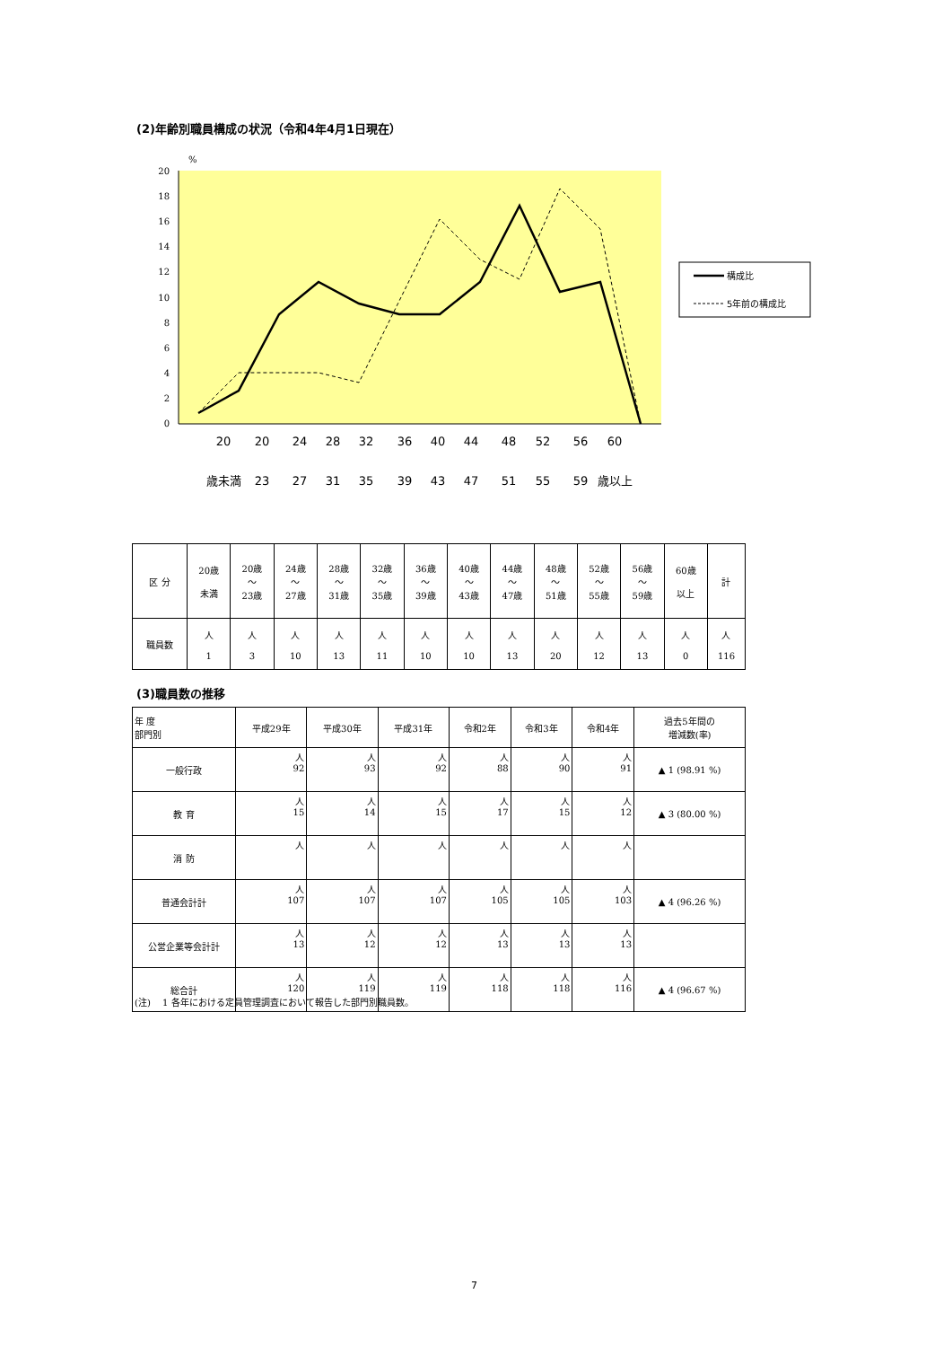(2)年齢別職員構成の状況（令和4年4月1日現在）
%
20
18
16
14
12
10
8
6
4
2
0
20
20
24
28
32
36
40
44
48
52
56
60
歳未満
23
27
31
35
39
43
47
51
55
59
歳以上
構成比
5年前の構成比
| 区 分 | 20歳 未満 | 20歳 ～ 23歳 | 24歳 ～ 27歳 | 28歳 ～ 31歳 | 32歳 ～ 35歳 | 36歳 ～ 39歳 | 40歳 ～ 43歳 | 44歳 ～ 47歳 | 48歳 ～ 51歳 | 52歳 ～ 55歳 | 56歳 ～ 59歳 | 60歳 以上 | 計 |
| --- | --- | --- | --- | --- | --- | --- | --- | --- | --- | --- | --- | --- | --- |
| 職員数 | 人 1 | 人 3 | 人 10 | 人 13 | 人 11 | 人 10 | 人 10 | 人 13 | 人 20 | 人 12 | 人 13 | 人 0 | 人 116 |
(3)職員数の推移
| 年 度 部門別 | 平成29年 | 平成30年 | 平成31年 | 令和2年 | 令和3年 | 令和4年 | 過去5年間の 増減数(率) |
| --- | --- | --- | --- | --- | --- | --- | --- |
| 一般行政 | 人 92 | 人 93 | 人 92 | 人 88 | 人 90 | 人 91 | ▲ 1 (98.91 %) |
| 教 育 | 人 15 | 人 14 | 人 15 | 人 17 | 人 15 | 人 12 | ▲ 3 (80.00 %) |
| 消 防 | 人 | 人 | 人 | 人 | 人 | 人 | |
| 普通会計計 | 人 107 | 人 107 | 人 107 | 人 105 | 人 105 | 人 103 | ▲ 4 (96.26 %) |
| 公営企業等会計計 | 人 13 | 人 12 | 人 12 | 人 13 | 人 13 | 人 13 | |
| 総合計 | 人 120 | 人 119 | 人 119 | 人 118 | 人 118 | 人 116 | ▲ 4 (96.67 %) |
(注)　 1 各年における定員管理調査において報告した部門別職員数。
7